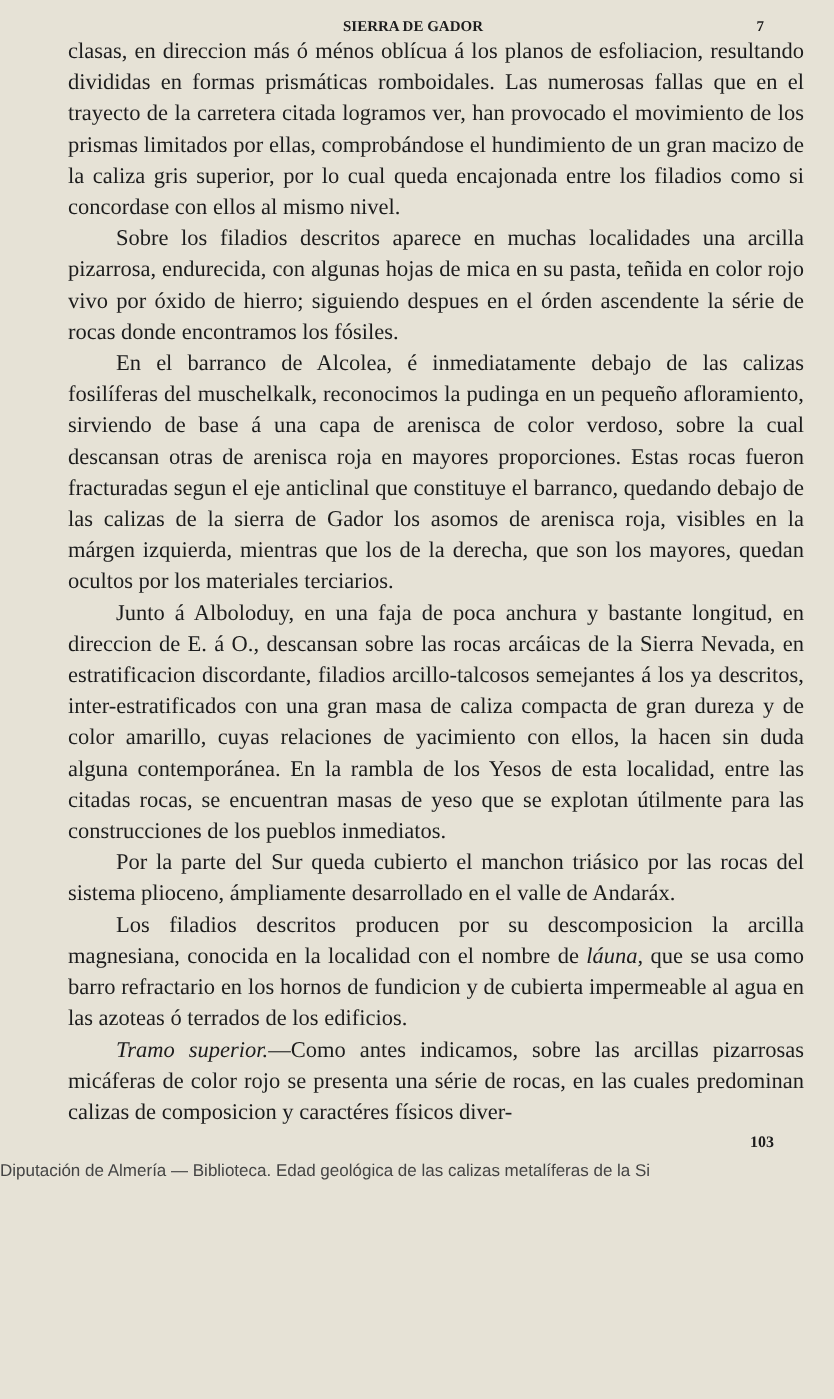SIERRA DE GADOR 7
clasas, en direccion más ó ménos oblícua á los planos de esfoliacion, resultando divididas en formas prismáticas romboidales. Las numerosas fallas que en el trayecto de la carretera citada logramos ver, han provocado el movimiento de los prismas limitados por ellas, comprobándose el hundimiento de un gran macizo de la caliza gris superior, por lo cual queda encajonada entre los filadios como si concordase con ellos al mismo nivel.
Sobre los filadios descritos aparece en muchas localidades una arcilla pizarrosa, endurecida, con algunas hojas de mica en su pasta, teñida en color rojo vivo por óxido de hierro; siguiendo despues en el órden ascendente la série de rocas donde encontramos los fósiles.
En el barranco de Alcolea, é inmediatamente debajo de las calizas fosilíferas del muschelkalk, reconocimos la pudinga en un pequeño afloramiento, sirviendo de base á una capa de arenisca de color verdoso, sobre la cual descansan otras de arenisca roja en mayores proporciones. Estas rocas fueron fracturadas segun el eje anticlinal que constituye el barranco, quedando debajo de las calizas de la sierra de Gador los asomos de arenisca roja, visibles en la márgen izquierda, mientras que los de la derecha, que son los mayores, quedan ocultos por los materiales terciarios.
Junto á Alboloduy, en una faja de poca anchura y bastante longitud, en direccion de E. á O., descansan sobre las rocas arcáicas de la Sierra Nevada, en estratificacion discordante, filadios arcillo-talcosos semejantes á los ya descritos, inter-estratificados con una gran masa de caliza compacta de gran dureza y de color amarillo, cuyas relaciones de yacimiento con ellos, la hacen sin duda alguna contemporánea. En la rambla de los Yesos de esta localidad, entre las citadas rocas, se encuentran masas de yeso que se explotan útilmente para las construcciones de los pueblos inmediatos.
Por la parte del Sur queda cubierto el manchon triásico por las rocas del sistema plioceno, ámpliamente desarrollado en el valle de Andaráx.
Los filadios descritos producen por su descomposicion la arcilla magnesiana, conocida en la localidad con el nombre de láuna, que se usa como barro refractario en los hornos de fundicion y de cubierta impermeable al agua en las azoteas ó terrados de los edificios.
Tramo superior.—Como antes indicamos, sobre las arcillas pizarrosas micáferas de color rojo se presenta una série de rocas, en las cuales predominan calizas de composicion y caractéres físicos diver-
103
Diputación de Almería — Biblioteca. Edad geológica de las calizas metalíferas de la Si